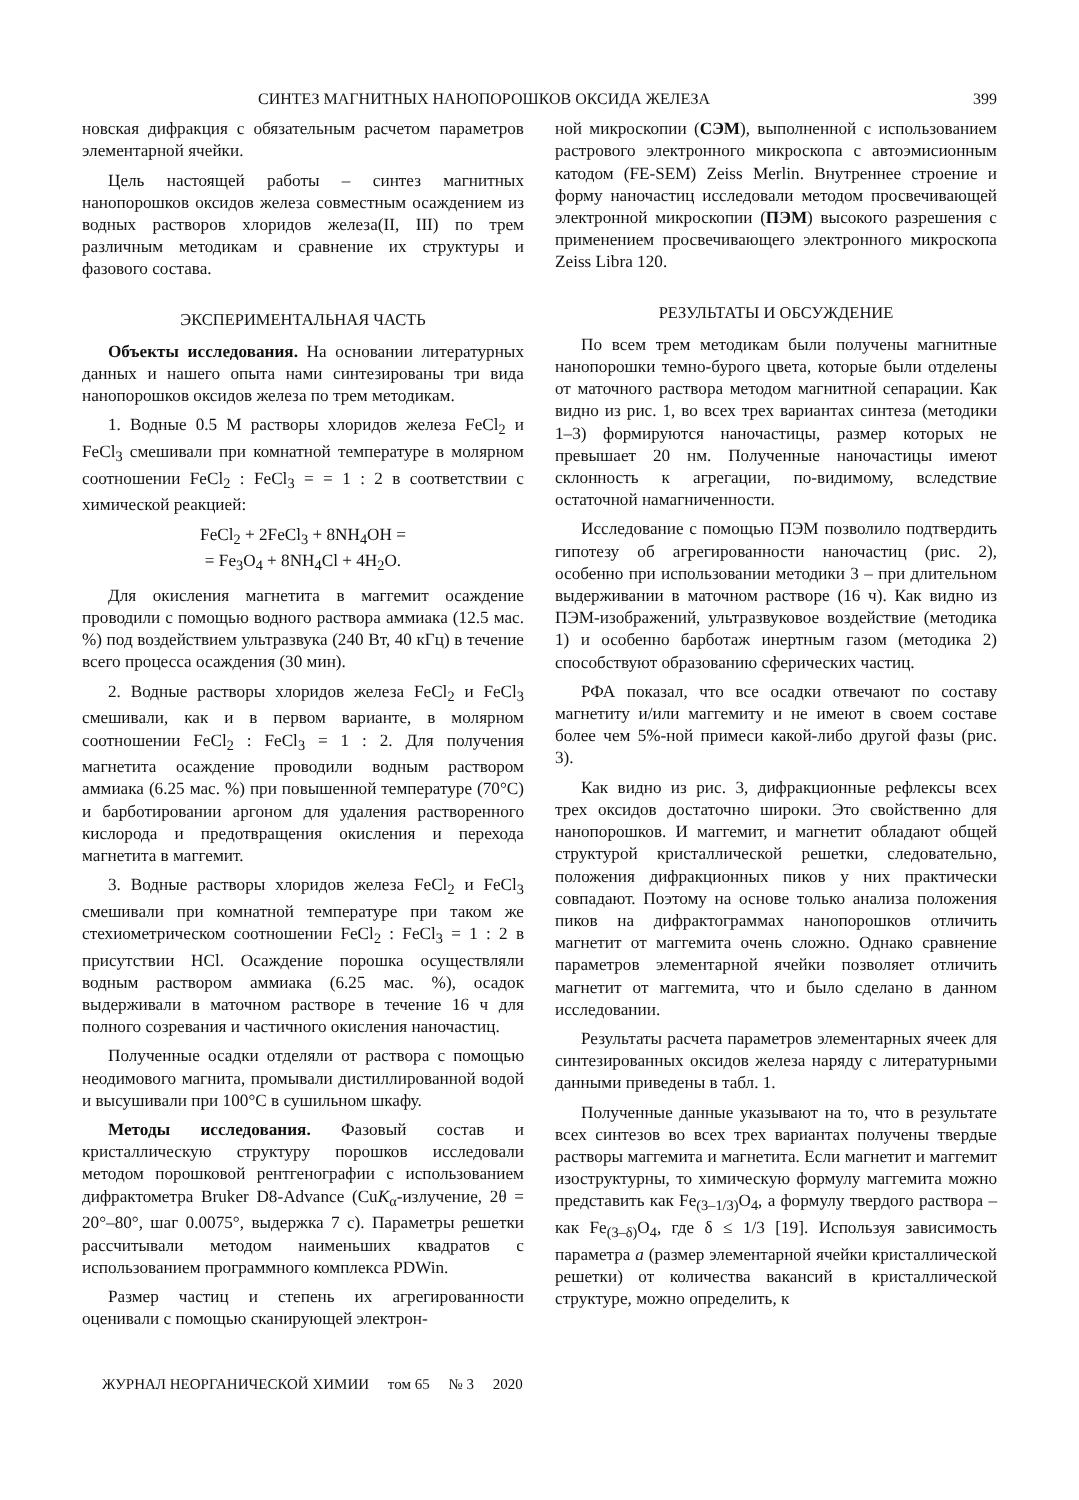СИНТЕЗ МАГНИТНЫХ НАНОПОРОШКОВ ОКСИДА ЖЕЛЕЗА 399
новская дифракция с обязательным расчетом параметров элементарной ячейки.
Цель настоящей работы – синтез магнитных нанопорошков оксидов железа совместным осаждением из водных растворов хлоридов железа(II, III) по трем различным методикам и сравнение их структуры и фазового состава.
ЭКСПЕРИМЕНТАЛЬНАЯ ЧАСТЬ
Объекты исследования. На основании литературных данных и нашего опыта нами синтезированы три вида нанопорошков оксидов железа по трем методикам.
1. Водные 0.5 М растворы хлоридов железа FeCl<sub>2</sub> и FeCl<sub>3</sub> смешивали при комнатной температуре в молярном соотношении FeCl<sub>2</sub> : FeCl<sub>3</sub> = = 1 : 2 в соответствии с химической реакцией:
FeCl<sub>2</sub> + 2FeCl<sub>3</sub> + 8NH<sub>4</sub>OH =
= Fe<sub>3</sub>O<sub>4</sub> + 8NH<sub>4</sub>Cl + 4H<sub>2</sub>O.
Для окисления магнетита в маггемит осаждение проводили с помощью водного раствора аммиака (12.5 мас. %) под воздействием ультразвука (240 Вт, 40 кГц) в течение всего процесса осаждения (30 мин).
2. Водные растворы хлоридов железа FeCl<sub>2</sub> и FeCl<sub>3</sub> смешивали, как и в первом варианте, в молярном соотношении FeCl<sub>2</sub> : FeCl<sub>3</sub> = 1 : 2. Для получения магнетита осаждение проводили водным раствором аммиака (6.25 мас. %) при повышенной температуре (70°C) и барботировании аргоном для удаления растворенного кислорода и предотвращения окисления и перехода магнетита в маггемит.
3. Водные растворы хлоридов железа FeCl<sub>2</sub> и FeCl<sub>3</sub> смешивали при комнатной температуре при таком же стехиометрическом соотношении FeCl<sub>2</sub> : FeCl<sub>3</sub> = 1 : 2 в присутствии HCl. Осаждение порошка осуществляли водным раствором аммиака (6.25 мас. %), осадок выдерживали в маточном растворе в течение 16 ч для полного созревания и частичного окисления наночастиц.
Полученные осадки отделяли от раствора с помощью неодимового магнита, промывали дистиллированной водой и высушивали при 100°C в сушильном шкафу.
Методы исследования. Фазовый состав и кристаллическую структуру порошков исследовали методом порошковой рентгенографии с использованием дифрактометра Bruker D8-Advance (CuK<sub>α</sub>-излучение, 2θ = 20°–80°, шаг 0.0075°, выдержка 7 с). Параметры решетки рассчитывали методом наименьших квадратов с использованием программного комплекса PDWin.
Размер частиц и степень их агрегированности оценивали с помощью сканирующей электрон-
ной микроскопии (СЭМ), выполненной с использованием растрового электронного микроскопа с автоэмисионным катодом (FE-SEM) Zeiss Merlin. Внутреннее строение и форму наночастиц исследовали методом просвечивающей электронной микроскопии (ПЭМ) высокого разрешения с применением просвечивающего электронного микроскопа Zeiss Libra 120.
РЕЗУЛЬТАТЫ И ОБСУЖДЕНИЕ
По всем трем методикам были получены магнитные нанопорошки темно-бурого цвета, которые были отделены от маточного раствора методом магнитной сепарации. Как видно из рис. 1, во всех трех вариантах синтеза (методики 1–3) формируются наночастицы, размер которых не превышает 20 нм. Полученные наночастицы имеют склонность к агрегации, по-видимому, вследствие остаточной намагниченности.
Исследование с помощью ПЭМ позволило подтвердить гипотезу об агрегированности наночастиц (рис. 2), особенно при использовании методики 3 – при длительном выдерживании в маточном растворе (16 ч). Как видно из ПЭМ-изображений, ультразвуковое воздействие (методика 1) и особенно барботаж инертным газом (методика 2) способствуют образованию сферических частиц.
РФА показал, что все осадки отвечают по составу магнетиту и/или маггемиту и не имеют в своем составе более чем 5%-ной примеси какой-либо другой фазы (рис. 3).
Как видно из рис. 3, дифракционные рефлексы всех трех оксидов достаточно широки. Это свойственно для нанопорошков. И маггемит, и магнетит обладают общей структурой кристаллической решетки, следовательно, положения дифракционных пиков у них практически совпадают. Поэтому на основе только анализа положения пиков на дифрактограммах нанопорошков отличить магнетит от маггемита очень сложно. Однако сравнение параметров элементарной ячейки позволяет отличить магнетит от маггемита, что и было сделано в данном исследовании.
Результаты расчета параметров элементарных ячеек для синтезированных оксидов железа наряду с литературными данными приведены в табл. 1.
Полученные данные указывают на то, что в результате всех синтезов во всех трех вариантах получены твердые растворы маггемита и магнетита. Если магнетит и маггемит изоструктурны, то химическую формулу маггемита можно представить как Fe<sub>(3–1/3)</sub>O<sub>4</sub>, а формулу твердого раствора – как Fe<sub>(3–δ)</sub>O<sub>4</sub>, где δ ≤ 1/3 [19]. Используя зависимость параметра a (размер элементарной ячейки кристаллической решетки) от количества вакансий в кристаллической структуре, можно определить, к
ЖУРНАЛ НЕОРГАНИЧЕСКОЙ ХИМИИ том 65 № 3 2020